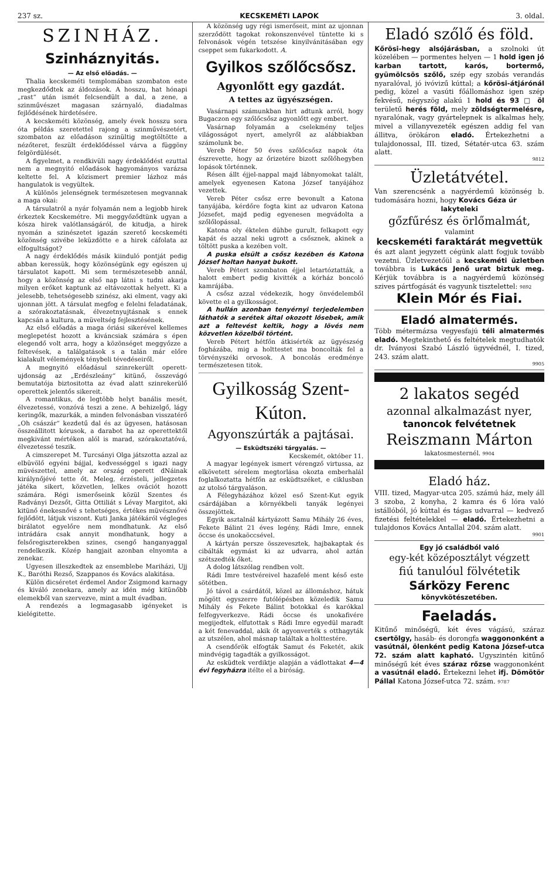237 sz. KECSKEMÉTI LAPOK 3. oldal.
SZINHÁZ.
Szinháznyitás.
— Az első előadás. —
Thalia kecskeméti templomában szombaton este megkezdődtek az áldozások. A hosszu, hat hónapi „rast“ után ismét felcsendült a dal, a zene, a szinművészet magasan szárnyaló, diadalmas fejlődésének hirdetésére.
A kecskeméti közönség, amely évek hosszu sora óta példás szeretettel rajong a szinművészetért, szombaton az előadáson szinültig megtöltötte a nézőteret, feszült érdeklődéssel várva a függöny felgördülését.
A figyelmet, a rendkivüli nagy érdeklődést ezuttal nem a megnyitó előadások hagyományos varázsa keltette fel. A közismert premier lázhoz más hangulatok is vegyültek.
A különös jelenségnek természetesen megvannak a maga okai:
A társulatról a nyár folyamán nem a legjobb hirek érkeztek Kecskemétre. Mi meggyőződtünk ugyan a kósza hirek valótlanságáról, de kitudja, a hirek nyomán a szinészetet igazán szerető kecskeméti közönség szivébe leküzdötte e a hirek cáfolata az elfogultságot?
A nagy érdeklődés másik kiinduló pontját pedig abban keressük, hogy közönségünk egy egészen uj társulatot kapott. Mi sem természetesebb annál, hogy a közönség az első nap látni s tudni akarja milyen erőket kaptunk az eltávozottak helyett. Ki a jelesebb, tehetségesebb szinész, aki elment, vagy aki ujonnan jött. A társulat megfog e felelni feladatának, a szórakoztatásnak, élvezetnyujtásnak s ennek kapcsán a kultura, a müveltség fejlesztésének.
Az első előadás a maga óriási sikerével kellemes meglepetést hozott a kiváncsiak számára s épen elegendő volt arra, hogy a közönséget meggyőzze a feltevések, a találgatások s a talán már előre kialakult vélemények ténybeli tévedéseiről.
A megnyitó előadásul szinrekerült operett-ujdonság az „Erdészleány“ kitünő, összevágó bemutatója biztositotta az évad alatt szinrekerülő operettek jelentős sikereit.
A romantikus, de legtöbb helyt banális mesét, élvezetessé, vonzóvá teszi a zene. A behizelgő, lágy keringők, mazurkák, a minden felvonásban visszatérő „Oh császár“ kezdetű dal és az ügyesen, hatásosan összeállitott kórusok, a darabot ha az operettektől megkivánt mértéken alól is marad, szórakoztatóvá, élvezetessé teszik.
A cimszerepet M. Turcsányi Olga játszotta azzal az elbüvölő egyéni bájjal, kedvességgel s igazi nagy müvészettel, amely az ország operett dNáinak királynőjévé tette őt. Meleg, érzésteli, jellegzetes játéka sikert, közvetlen, lelkes ovációt hozott számára. Régi ismerőseink közül Szentes és Radványi Dezsőt, Gitta Ottiliát s Lévay Margitot, aki kitünő énekesnővé s tehetséges, értékes müvésznővé fejlődött, látjuk viszont. Kuti Janka játékáról végleges birálatot egyelőre nem mondhatunk. Az első intrádára csak annyit mondhatunk, hogy a felsőregiszterekben szines, csengő hanganyaggal rendelkezik. Közép hangjait azonban elnyomta a zenekar.
Ugyesen illeszkedtek az ensemblebe Mariházi, Ujj K., Baróthi Rezső, Szappanos és Kovács alakitása.
Külön dicséretet érdemel Andor Zsigmond karnagy és kiváló zenekara, amely az idén még kitünőbb elemekből van szervezve, mint a mult évadban.
A rendezés a legmagasabb igényeket is kielégitette.
A közönség ugy régi ismerőseit, mint az ujonnan szerződött tagokat rokonszenvével tüntette ki s felvonások végén tetszése kinyilvánitásában egy cseppet sem fukarkodott. A.
Gyilkos szőlőcsősz.
Agyonlőtt egy gazdát.
A tettes az ügyészségen.
Vasárnapi számunkban hirt adtunk arról, hogy Bugaczon egy szőlőcsősz agyonlőtt egy embert.
Vasárnap folyamán a cselekmény teljes világosságot nyert, amelyről az alábbiakban számolunk be.
Vereb Péter 50 éves szőlőcsősz napok óta észrevette, hogy az őrizetére bizott szőlőhegyben lopások történnek.
Résen állt éjjel-nappal majd lábnyomokat talált, amelyek egyenesen Katona József tanyájához vezettek.
Vereb Péter csősz erre bevonult a Katona tanyájába, kérdőre fogta kint az udvaron Katona Józsefet, majd pedig egyenesen megvádolta a szőlőlopással.
Katona oly éktelen dühbe gurult, felkapott egy kapát és azzal neki ugrott a csősznek, akinek a töltött puska a kezében volt.
A puska elsült a csősz kezében és Katona József holtan hanyat bukott.
Vereb Pétert szombaton éjjel letartóztatták, a halott embert pedig kivitték a kórház boncoló kamrájába.
A csősz azzal védekezik, hogy önvédelemből követte el a gyilkosságot.
A hullán azonban tenyérnyi terjedelemben láthatók a serétek által okozott lősebek, amik azt a feltevést keltik, hogy a lövés nem közvetlen közelből történt.
Vereb Pétert hétfőn átkisérték az ügyészség fogházába, mig a holttestet ma boncolták fel a törvényszéki orvosok. A boncolás eredménye természetesen titok.
Gyilkosság Szent-Kúton.
Agyonszúrták a pajtásai.
— Esküdtszéki tárgyalás. —
Kecskemét, október 11.
A magyar legények ismert vérengző virtussa, az elkövetett sérelem megtorlása okozta emberhalál foglalkoztatta hétfőn az esküdtszéket, e ciklusban az utolsó tárgyaláson.
A Félegyházához közel eső Szent-Kut egyik csárdájában a környékbeli tanyák legényei összejöttek.
Egyik asztalnál kártyázott Samu Mihály 26 éves, Fekete Bálint 21 éves legény, Rádi Imre, ennek öccse és unokaöccsével.
A kártyán persze összevesztek, hajbakaptak és cibálták egymást ki az udvarra, ahol aztán szétszedték őket.
A dolog látszólag rendben volt.
Rádi Imre testvéreivel hazafelé ment késő este sötétben.
Jó távol a csárdától, közel az állomáshoz, hátuk mögött egyszerre futólépésben közeledik Samu Mihály és Fekete Bálint botokkal és karókkal felfegyverkezve. Rádi öccse és unokafivére megijedtek, elfutottak s Rádi Imre egyedül maradt a két fenevaddal, akik őt agyonverték s otthagyták az utszélen, ahol másnap találtak a holttestére.
A csendőrök elfogták Samut és Feketét, akik mindvégig tagadták a gyilkosságot.
Az esküdtek verdiktje alapján a vádlottakat 4—4 évi fegyházra itélte el a biróság.
Eladó szőlő és föld.
Kőrösi-hegy alsójárásban, a szolnoki út közelében — pormentes helyen — 1 hold igen jó karban tartott, karós, bortermő, gyümölcsös szőlő, szép egy szobás verandás nyaralóval, jó ivóvizű kúttal; a kőrösi-átjárónál pedig, közel a vasúti főállomáshoz igen szép fekvésű, négyszög alakú 1 hold és 93 □ öl területű herés föld, mely zöldségtermelésre, nyaralónak, vagy gyártelepnek is alkalmas hely, mivel a villanyvezeték egészen addig fel van állitva, örökáron eladó. Értekezhetni a tulajdonossal, III. tized, Sétatér-utca 63. szám alatt.
9812
Üzletátvétel.
Van szerencsénk a nagyérdemű közönség b. tudomására hozni, hogy Kovács Géza úr
lakyteleki
gőzfűrész és örlőmalmát,
valamint
kecskeméti faraktárát megvettük
és azt alant jegyzett cégünk alatt fogjuk tovább vezetni. Üzletvezetőül a kecskeméti üzletben továbbra is Lukács Jenő urat biztuk meg. Kérjük továbbra is a nagyérdemű közönség szives pártfogását és vagyunk tisztelettel: 9892
Klein Mór és Fiai.
Eladó almatermés.
Több métermázsa vegyesfajú téli almatermés eladó. Megtekinthető és feltételek megtudhatók dr. Iványosi Szabó László ügyvédnél, I. tized, 243. szám alatt.
9905
2 lakatos segéd
azonnal alkalmazást nyer,
tanoncok felvétetnek
Reiszmann Márton
lakatosmesternél. 9904
Eladó ház.
VIII. tized, Magyar-utca 205. számú ház, mely áll 3 szoba, 2 konyha, 2 kamra és 6 lóra való istállóból, jó kúttal és tágas udvarral — kedvező fizetési feltételekkel — eladó. Értekezhetni a tulajdonos Kovács Antallal 204. szám alatt.
9901
Egy jó családból való
egy-két középosztályt végzett
fiú tanulóul fölvétetik
Sárközy Ferenc
könyvkötészetében.
Faeladás.
Kitűnő minőségű, két éves vágású, száraz csertölgy, hasáb- és dorongfa waggononként a vasútnál, ölenként pedig Katona József-utca 72. szám alatt kapható. Ugyszintén kitűnő minőségű két éves száraz rőzse waggononként a vasútnál eladó. Értekezni lehet ifj. Dömötör Pállal Katona József-utca 72. szám. 9787